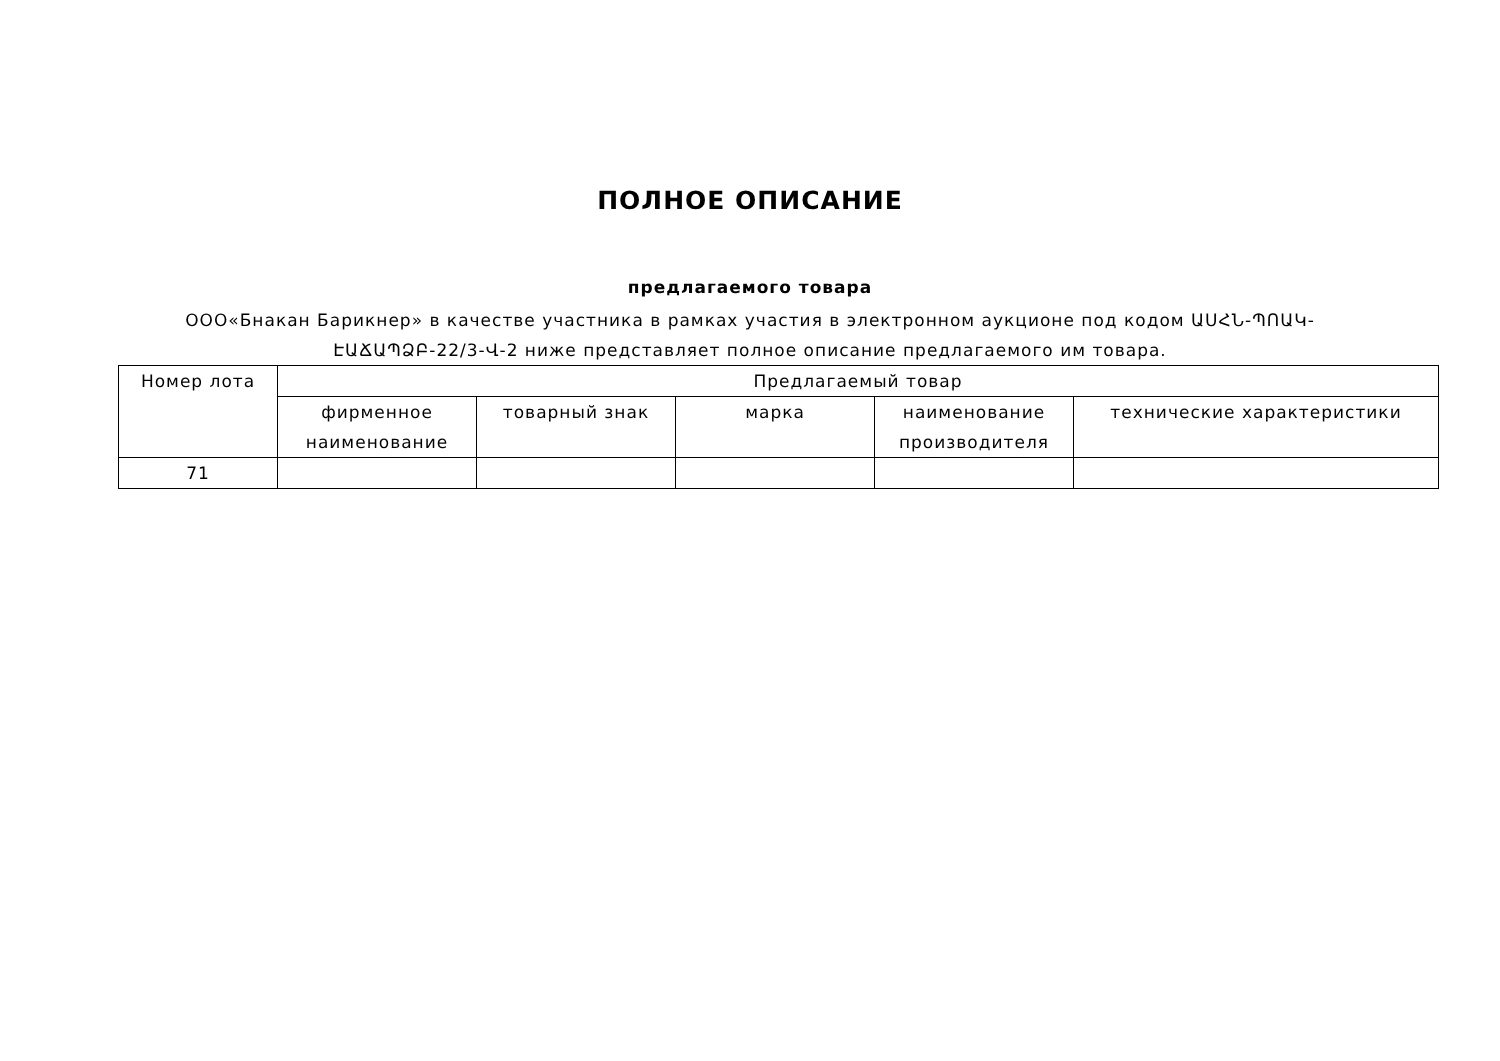ПОЛНОЕ ОПИСАНИЕ
предлагаемого товара
ООО«Бнакан Барикнер» в качестве участника в рамках участия в электронном аукционе под кодом ԱՍՀՆ-ՊՈԱԿ-ԷԱՃԱՊՁԲ-22/3-Վ-2 ниже представляет полное описание предлагаемого им товара.
| Номер лота | Предлагаемый товар | | | | |
| --- | --- | --- | --- | --- | --- |
| | фирменное наименование | товарный знак | марка | наименование производителя | технические характеристики |
| 71 | | | | | |